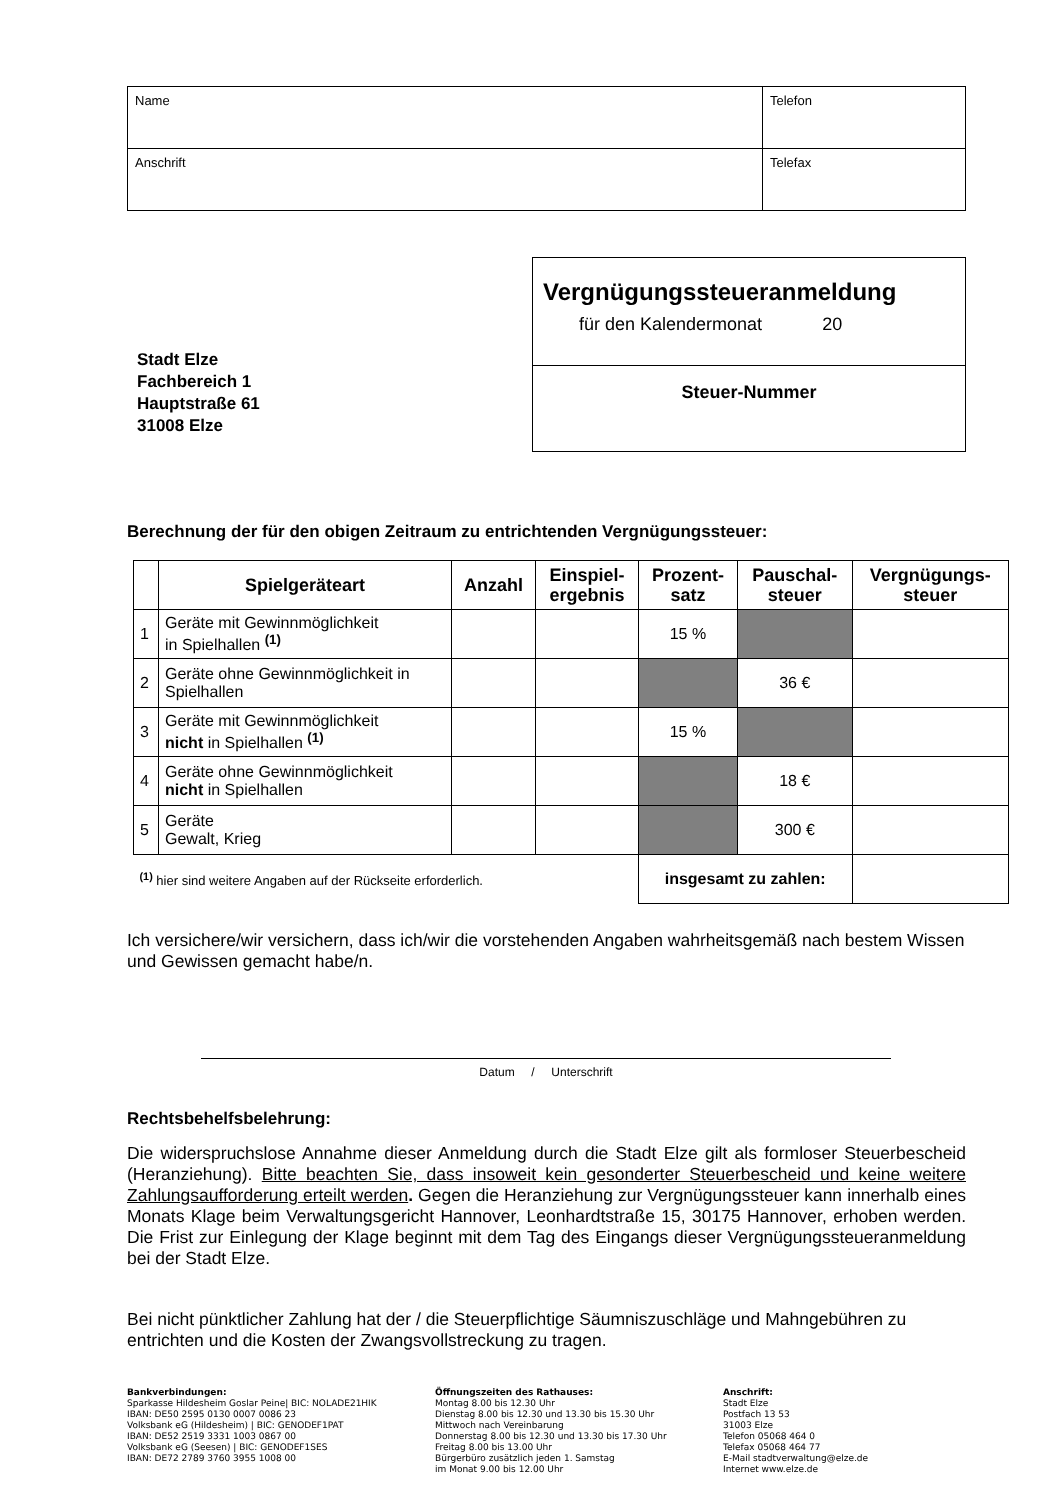| Name | Telefon |
| Anschrift | Telefax |
Stadt Elze
Fachbereich 1
Hauptstraße 61
31008 Elze
Vergnügungssteueranmeldung
für den Kalendermonat 20
Steuer-Nummer
Berechnung der für den obigen Zeitraum zu entrichtenden Vergnügungssteuer:
| | Spielgeräteart | Anzahl | Einspiel- ergebnis | Prozent- satz | Pauschal- steuer | Vergnügungs- steuer |
| --- | --- | --- | --- | --- | --- | --- |
| 1 | Geräte mit Gewinnmöglichkeit in Spielhallen <sup>(1)</sup> | | | 15 % | | |
| 2 | Geräte ohne Gewinnmöglichkeit in Spielhallen | | | | 36 € | |
| 3 | Geräte mit Gewinnmöglichkeit nicht in Spielhallen <sup>(1)</sup> | | | 15 % | | |
| 4 | Geräte ohne Gewinnmöglichkeit nicht in Spielhallen | | | | 18 € | |
| 5 | Geräte Gewalt, Krieg | | | | 300 € | |
| <sup>(1)</sup> hier sind weitere Angaben auf der Rückseite erforderlich. | | | | insgesamt zu zahlen: | | |
Ich versichere/wir versichern, dass ich/wir die vorstehenden Angaben wahrheitsgemäß nach bestem Wissen und Gewissen gemacht habe/n.
Datum / Unterschrift
Rechtsbehelfsbelehrung:
Die widerspruchslose Annahme dieser Anmeldung durch die Stadt Elze gilt als formloser Steuerbescheid (Heranziehung). Bitte beachten Sie, dass insoweit kein gesonderter Steuerbescheid und keine weitere Zahlungsaufforderung erteilt werden. Gegen die Heranziehung zur Vergnügungssteuer kann innerhalb eines Monats Klage beim Verwaltungsgericht Hannover, Leonhardtstraße 15, 30175 Hannover, erhoben werden. Die Frist zur Einlegung der Klage beginnt mit dem Tag des Eingangs dieser Vergnügungssteueranmeldung bei der Stadt Elze.
Bei nicht pünktlicher Zahlung hat der / die Steuerpflichtige Säumniszuschläge und Mahngebühren zu entrichten und die Kosten der Zwangsvollstreckung zu tragen.
Bankverbindungen:
Sparkasse Hildesheim Goslar Peine| BIC: NOLADE21HIK
IBAN: DE50 2595 0130 0007 0086 23
Volksbank eG (Hildesheim) | BIC: GENODEF1PAT
IBAN: DE52 2519 3331 1003 0867 00
Volksbank eG (Seesen) | BIC: GENODEF1SES
IBAN: DE72 2789 3760 3955 1008 00
Öffnungszeiten des Rathauses:
Montag 8.00 bis 12.30 Uhr
Dienstag 8.00 bis 12.30 und 13.30 bis 15.30 Uhr
Mittwoch nach Vereinbarung
Donnerstag 8.00 bis 12.30 und 13.30 bis 17.30 Uhr
Freitag 8.00 bis 13.00 Uhr
Bürgerbüro zusätzlich jeden 1. Samstag
im Monat 9.00 bis 12.00 Uhr
Anschrift:
Stadt Elze
Postfach 13 53
31003 Elze
Telefon 05068 464 0
Telefax 05068 464 77
E-Mail stadtverwaltung@elze.de
Internet www.elze.de